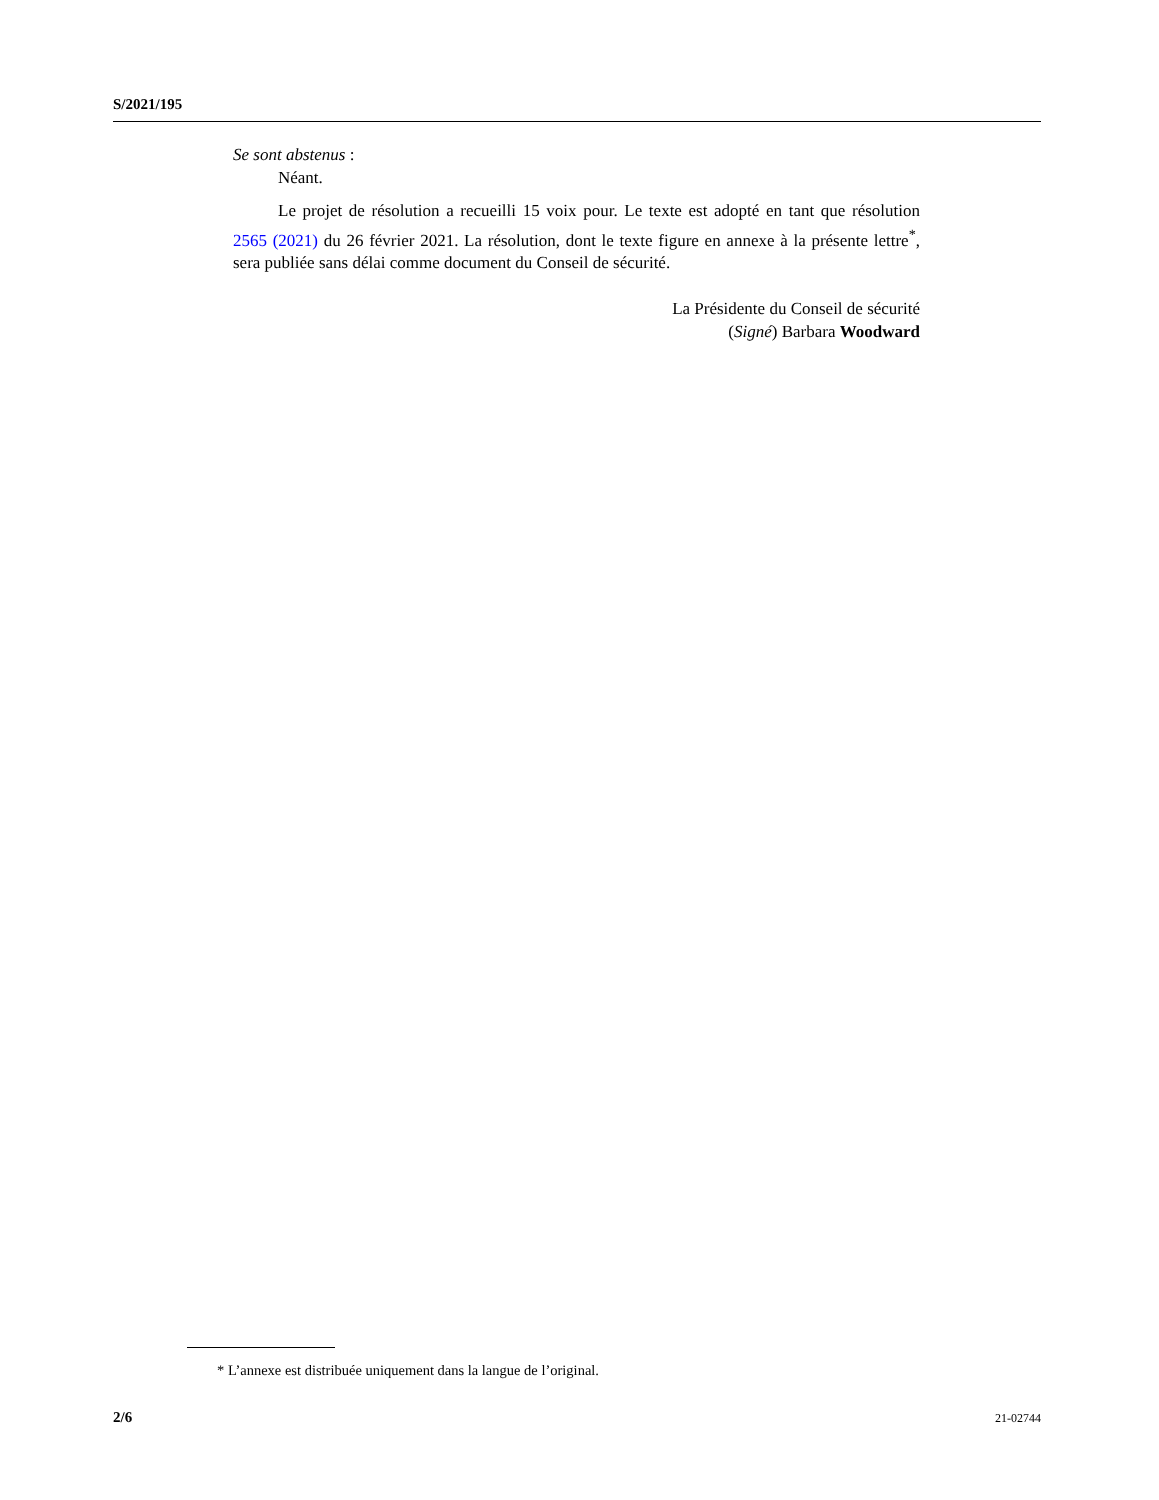S/2021/195
Se sont abstenus :
Néant.
Le projet de résolution a recueilli 15 voix pour. Le texte est adopté en tant que résolution 2565 (2021) du 26 février 2021. La résolution, dont le texte figure en annexe à la présente lettre<sup>*</sup>, sera publiée sans délai comme document du Conseil de sécurité.
La Présidente du Conseil de sécurité
(Signé) Barbara Woodward
* L’annexe est distribuée uniquement dans la langue de l’original.
2/6 21-02744